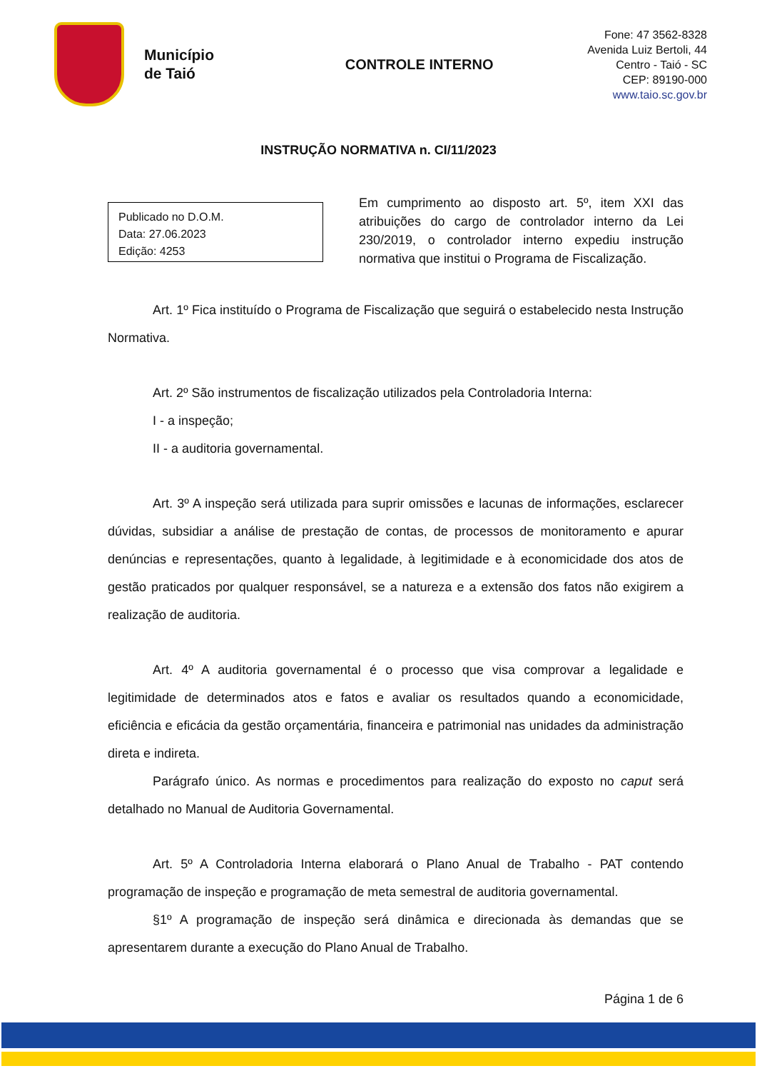Município
de Taió
CONTROLE INTERNO
Fone: 47 3562-8328
Avenida Luiz Bertoli, 44
Centro - Taió - SC
CEP: 89190-000
www.taio.sc.gov.br
INSTRUÇÃO NORMATIVA n. CI/11/2023
Publicado no D.O.M.
Data: 27.06.2023
Edição: 4253
Em cumprimento ao disposto art. 5º, item XXI das atribuições do cargo de controlador interno da Lei 230/2019, o controlador interno expediu instrução normativa que institui o Programa de Fiscalização.
Art. 1º Fica instituído o Programa de Fiscalização que seguirá o estabelecido nesta Instrução Normativa.
Art. 2º São instrumentos de fiscalização utilizados pela Controladoria Interna:
I - a inspeção;
II - a auditoria governamental.
Art. 3º A inspeção será utilizada para suprir omissões e lacunas de informações, esclarecer dúvidas, subsidiar a análise de prestação de contas, de processos de monitoramento e apurar denúncias e representações, quanto à legalidade, à legitimidade e à economicidade dos atos de gestão praticados por qualquer responsável, se a natureza e a extensão dos fatos não exigirem a realização de auditoria.
Art. 4º A auditoria governamental é o processo que visa comprovar a legalidade e legitimidade de determinados atos e fatos e avaliar os resultados quando a economicidade, eficiência e eficácia da gestão orçamentária, financeira e patrimonial nas unidades da administração direta e indireta.
Parágrafo único. As normas e procedimentos para realização do exposto no caput será detalhado no Manual de Auditoria Governamental.
Art. 5º A Controladoria Interna elaborará o Plano Anual de Trabalho - PAT contendo programação de inspeção e programação de meta semestral de auditoria governamental.
§1º A programação de inspeção será dinâmica e direcionada às demandas que se apresentarem durante a execução do Plano Anual de Trabalho.
Página 1 de 6